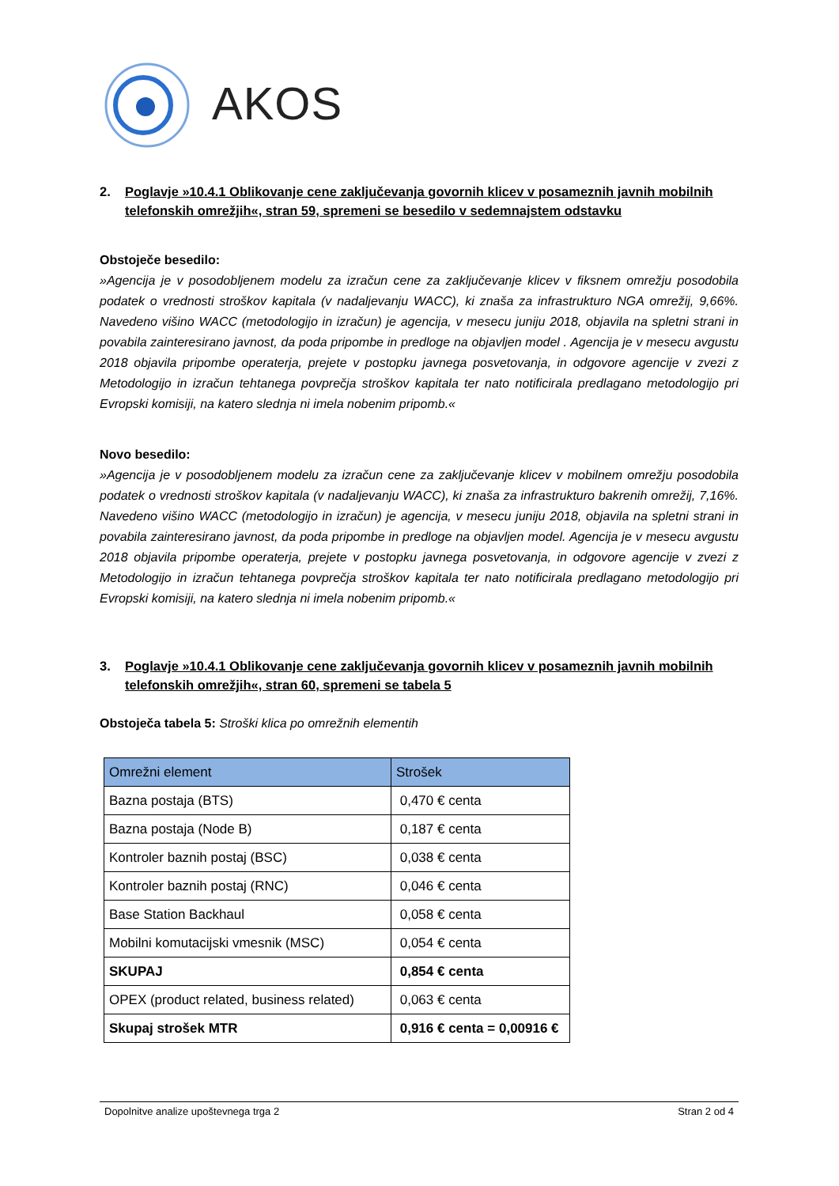AKOS
2. Poglavje »10.4.1 Oblikovanje cene zaključevanja govornih klicev v posameznih javnih mobilnih telefonskih omrežjih«, stran 59, spremeni se besedilo v sedemnajstem odstavku
Obstoječe besedilo:
»Agencija je v posodobljenem modelu za izračun cene za zaključevanje klicev v fiksnem omrežju posodobila podatek o vrednosti stroškov kapitala (v nadaljevanju WACC), ki znaša za infrastrukturo NGA omrežij, 9,66%. Navedeno višino WACC (metodologijo in izračun) je agencija, v mesecu juniju 2018, objavila na spletni strani in povabila zainteresirano javnost, da poda pripombe in predloge na objavljen model . Agencija je v mesecu avgustu 2018 objavila pripombe operaterja, prejete v postopku javnega posvetovanja, in odgovore agencije v zvezi z Metodologijo in izračun tehtanega povprečja stroškov kapitala ter nato notificirala predlagano metodologijo pri Evropski komisiji, na katero slednja ni imela nobenim pripomb.«
Novo besedilo:
»Agencija je v posodobljenem modelu za izračun cene za zaključevanje klicev v mobilnem omrežju posodobila podatek o vrednosti stroškov kapitala (v nadaljevanju WACC), ki znaša za infrastrukturo bakrenih omrežij, 7,16%. Navedeno višino WACC (metodologijo in izračun) je agencija, v mesecu juniju 2018, objavila na spletni strani in povabila zainteresirano javnost, da poda pripombe in predloge na objavljen model. Agencija je v mesecu avgustu 2018 objavila pripombe operaterja, prejete v postopku javnega posvetovanja, in odgovore agencije v zvezi z Metodologijo in izračun tehtanega povprečja stroškov kapitala ter nato notificirala predlagano metodologijo pri Evropski komisiji, na katero slednja ni imela nobenim pripomb.«
3. Poglavje »10.4.1 Oblikovanje cene zaključevanja govornih klicev v posameznih javnih mobilnih telefonskih omrežjih«, stran 60, spremeni se tabela 5
Obstoječa tabela 5: Stroški klica po omrežnih elementih
| Omrežni element | Strošek |
| --- | --- |
| Bazna postaja (BTS) | 0,470 € centa |
| Bazna postaja (Node B) | 0,187 € centa |
| Kontroler baznih postaj (BSC) | 0,038 € centa |
| Kontroler baznih postaj (RNC) | 0,046 € centa |
| Base Station Backhaul | 0,058 € centa |
| Mobilni komutacijski vmesnik (MSC) | 0,054 € centa |
| SKUPAJ | 0,854 € centa |
| OPEX (product related, business related) | 0,063 € centa |
| Skupaj strošek MTR | 0,916 € centa = 0,00916 € |
Dopolnitve analize upoštevnega trga 2 Stran 2 od 4